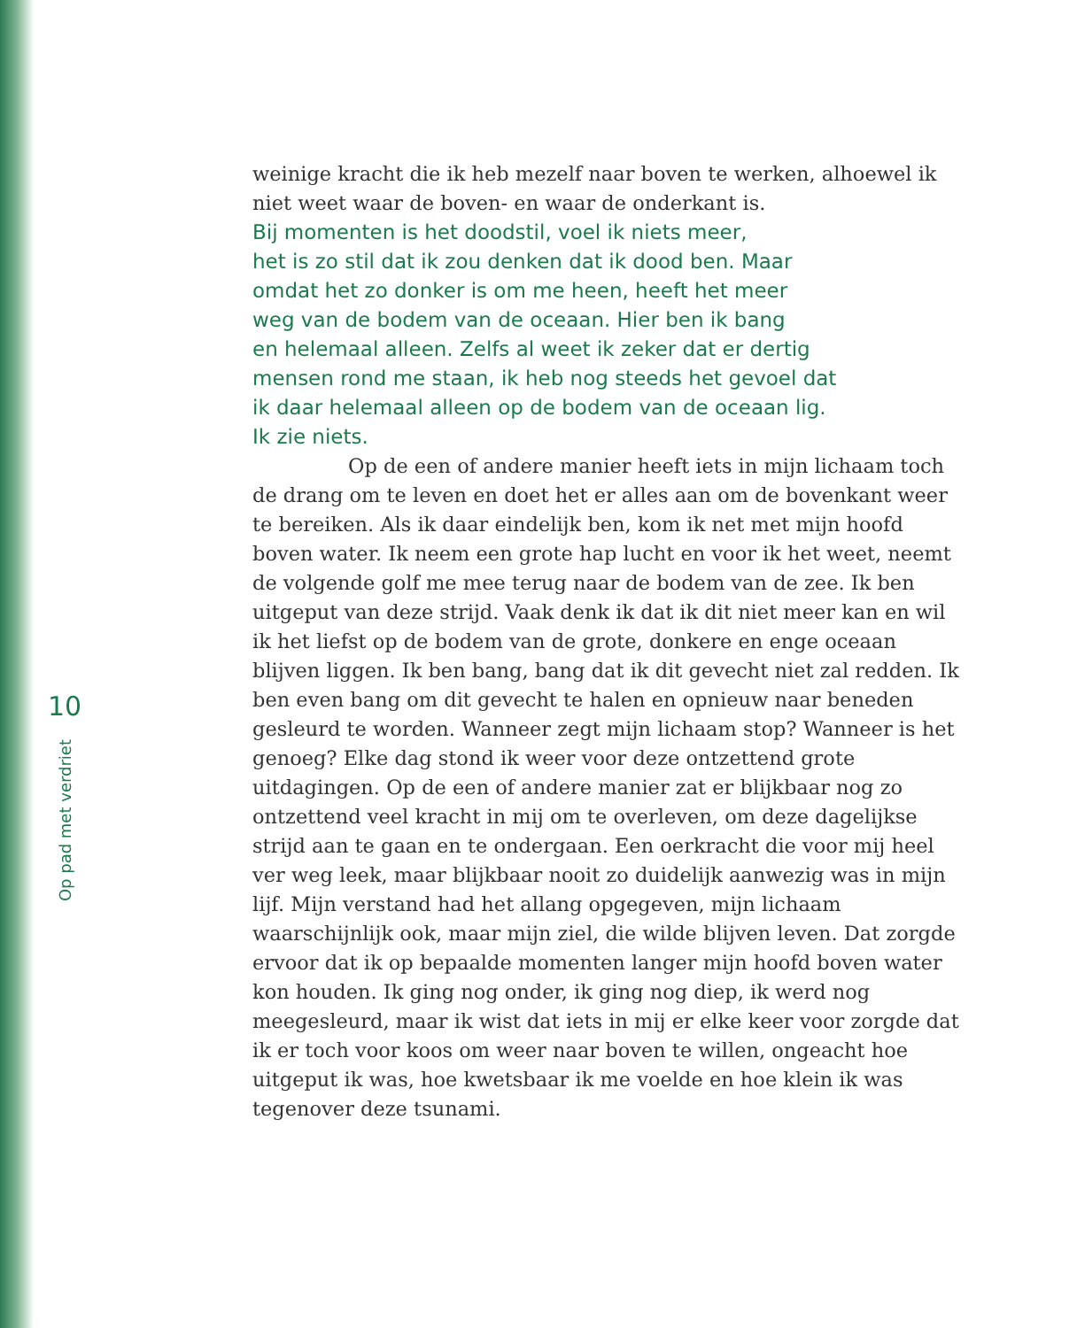10
Op pad met verdriet
weinige kracht die ik heb mezelf naar boven te werken, alhoewel ik niet weet waar de boven- en waar de onderkant is.
Bij momenten is het doodstil, voel ik niets meer,
het is zo stil dat ik zou denken dat ik dood ben. Maar
omdat het zo donker is om me heen, heeft het meer
weg van de bodem van de oceaan. Hier ben ik bang
en helemaal alleen. Zelfs al weet ik zeker dat er dertig
mensen rond me staan, ik heb nog steeds het gevoel dat
ik daar helemaal alleen op de bodem van de oceaan lig.
Ik zie niets.
Op de een of andere manier heeft iets in mijn lichaam toch de drang om te leven en doet het er alles aan om de bovenkant weer te bereiken. Als ik daar eindelijk ben, kom ik net met mijn hoofd boven water. Ik neem een grote hap lucht en voor ik het weet, neemt de volgende golf me mee terug naar de bodem van de zee. Ik ben uitgeput van deze strijd. Vaak denk ik dat ik dit niet meer kan en wil ik het liefst op de bodem van de grote, donkere en enge oceaan blijven liggen. Ik ben bang, bang dat ik dit gevecht niet zal redden. Ik ben even bang om dit gevecht te halen en opnieuw naar beneden gesleurd te worden. Wanneer zegt mijn lichaam stop? Wanneer is het genoeg? Elke dag stond ik weer voor deze ontzettend grote uitdagingen. Op de een of andere manier zat er blijkbaar nog zo ontzettend veel kracht in mij om te overleven, om deze dagelijkse strijd aan te gaan en te ondergaan. Een oerkracht die voor mij heel ver weg leek, maar blijkbaar nooit zo duidelijk aanwezig was in mijn lijf. Mijn verstand had het allang opgegeven, mijn lichaam waarschijnlijk ook, maar mijn ziel, die wilde blijven leven. Dat zorgde ervoor dat ik op bepaalde momenten langer mijn hoofd boven water kon houden. Ik ging nog onder, ik ging nog diep, ik werd nog meegesleurd, maar ik wist dat iets in mij er elke keer voor zorgde dat ik er toch voor koos om weer naar boven te willen, ongeacht hoe uitgeput ik was, hoe kwetsbaar ik me voelde en hoe klein ik was tegenover deze tsunami.